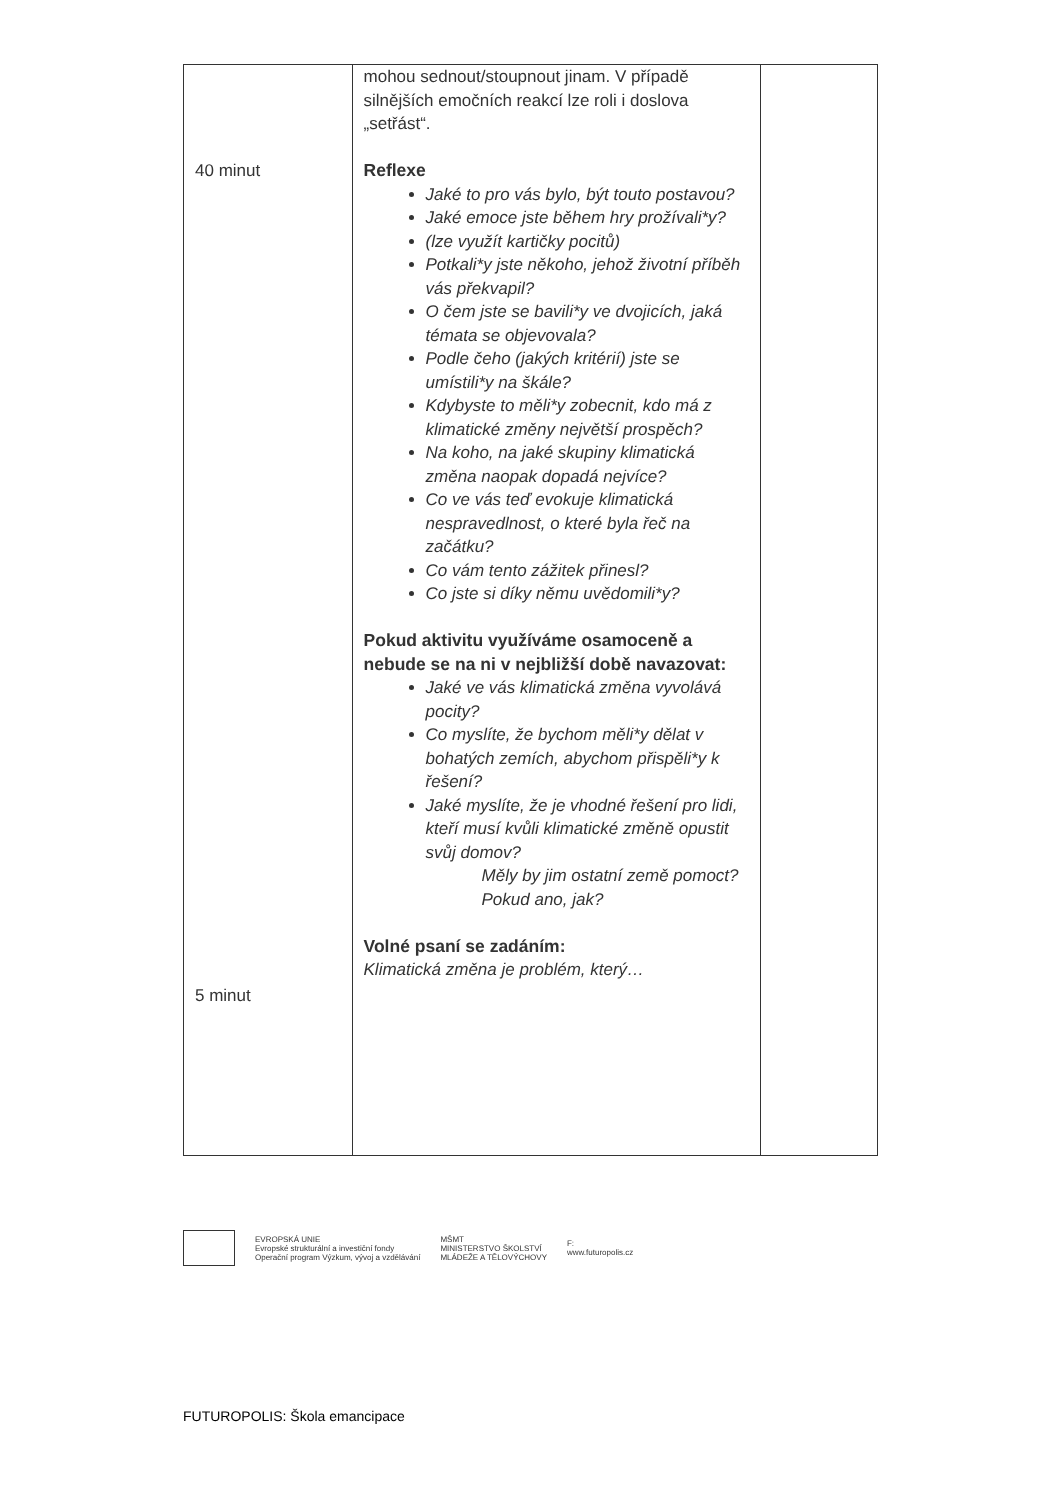| 40 minut 5 minut | mohou sednout/stoupnout jinam. V případě silnějších emočních reakcí lze roli i doslova „setřást“. Reflexe Jaké to pro vás bylo, být touto postavou? Jaké emoce jste během hry prožívali*y? (lze využít kartičky pocitů) Potkali*y jste někoho, jehož životní příběh vás překvapil? O čem jste se bavili*y ve dvojicích, jaká témata se objevovala? Podle čeho (jakých kritérií) jste se umístili*y na škále? Kdybyste to měli*y zobecnit, kdo má z klimatické změny největší prospěch? Na koho, na jaké skupiny klimatická změna naopak dopadá nejvíce? Co ve vás teď evokuje klimatická nespravedlnost, o které byla řeč na začátku? Co vám tento zážitek přinesl? Co jste si díky němu uvědomili*y? Pokud aktivitu využíváme osamoceně a nebude se na ni v nejbližší době navazovat: Jaké ve vás klimatická změna vyvolává pocity? Co myslíte, že bychom měli*y dělat v bohatých zemích, abychom přispěli*y k řešení? Jaké myslíte, že je vhodné řešení pro lidi, kteří musí kvůli klimatické změně opustit svůj domov? Měly by jim ostatní země pomoct? Pokud ano, jak? Volné psaní se zadáním: Klimatická změna je problém, který… | |
EVROPSKÁ UNIE
Evropské strukturální a investiční fondy
Operační program Výzkum, vývoj a vzdělávání
MŠMT
MINISTERSTVO ŠKOLSTVÍ
MLÁDEŽE A TĚLOVÝCHOVY
F:
www.futuropolis.cz
FUTUROPOLIS: Škola emancipace